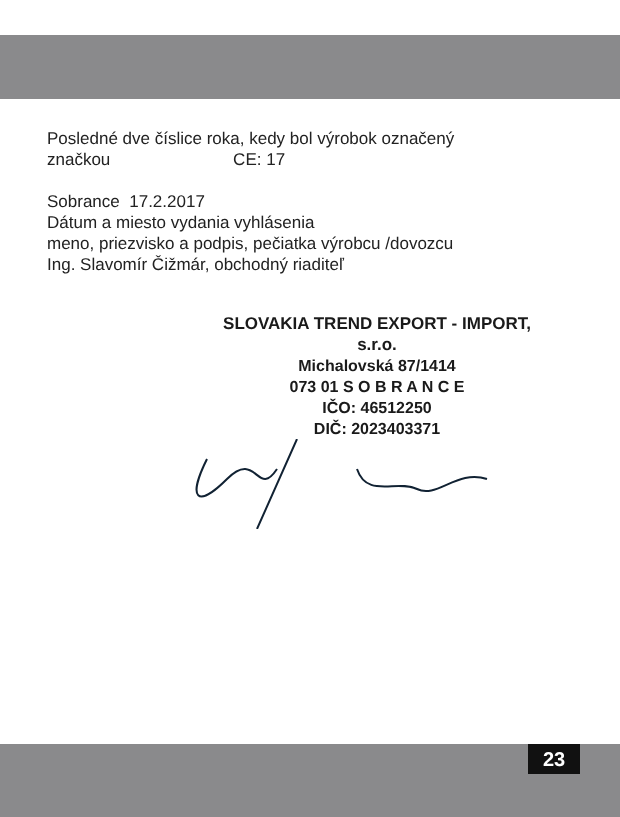Posledné dve číslice roka, kedy bol výrobok označený
značkou CE: 17
Sobrance 17.2.2017
Dátum a miesto vydania vyhlásenia
meno, priezvisko a podpis, pečiatka výrobcu /dovozcu
Ing. Slavomír Čižmár, obchodný riaditeľ
SLOVAKIA TREND EXPORT - IMPORT, s.r.o.
Michalovská 87/1414
073 01 S O B R A N C E
IČO: 46512250
DIČ: 2023403371
23